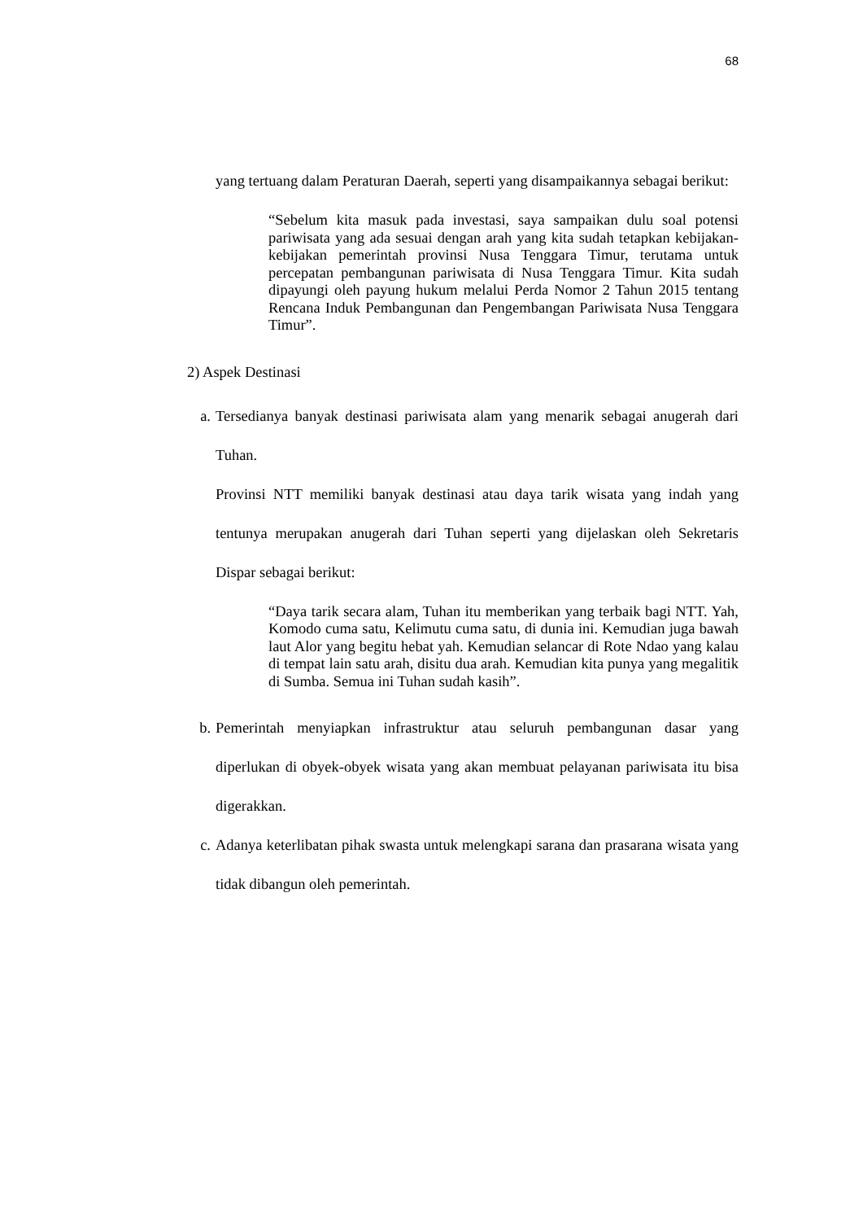68
yang tertuang dalam Peraturan Daerah, seperti yang disampaikannya sebagai berikut:
“Sebelum kita masuk pada investasi, saya sampaikan dulu soal potensi pariwisata yang ada sesuai dengan arah yang kita sudah tetapkan kebijakan-kebijakan pemerintah provinsi Nusa Tenggara Timur, terutama untuk percepatan pembangunan pariwisata di Nusa Tenggara Timur. Kita sudah dipayungi oleh payung hukum melalui Perda Nomor 2 Tahun 2015 tentang Rencana Induk Pembangunan dan Pengembangan Pariwisata Nusa Tenggara Timur”.
2) Aspek Destinasi
a. Tersedianya banyak destinasi pariwisata alam yang menarik sebagai anugerah dari Tuhan.
Provinsi NTT memiliki banyak destinasi atau daya tarik wisata yang indah yang tentunya merupakan anugerah dari Tuhan seperti yang dijelaskan oleh Sekretaris Dispar sebagai berikut:
“Daya tarik secara alam, Tuhan itu memberikan yang terbaik bagi NTT. Yah, Komodo cuma satu, Kelimutu cuma satu, di dunia ini. Kemudian juga bawah laut Alor yang begitu hebat yah. Kemudian selancar di Rote Ndao yang kalau di tempat lain satu arah, disitu dua arah. Kemudian kita punya yang megalitik di Sumba. Semua ini Tuhan sudah kasih”.
b. Pemerintah menyiapkan infrastruktur atau seluruh pembangunan dasar yang diperlukan di obyek-obyek wisata yang akan membuat pelayanan pariwisata itu bisa digerakkan.
c. Adanya keterlibatan pihak swasta untuk melengkapi sarana dan prasarana wisata yang tidak dibangun oleh pemerintah.